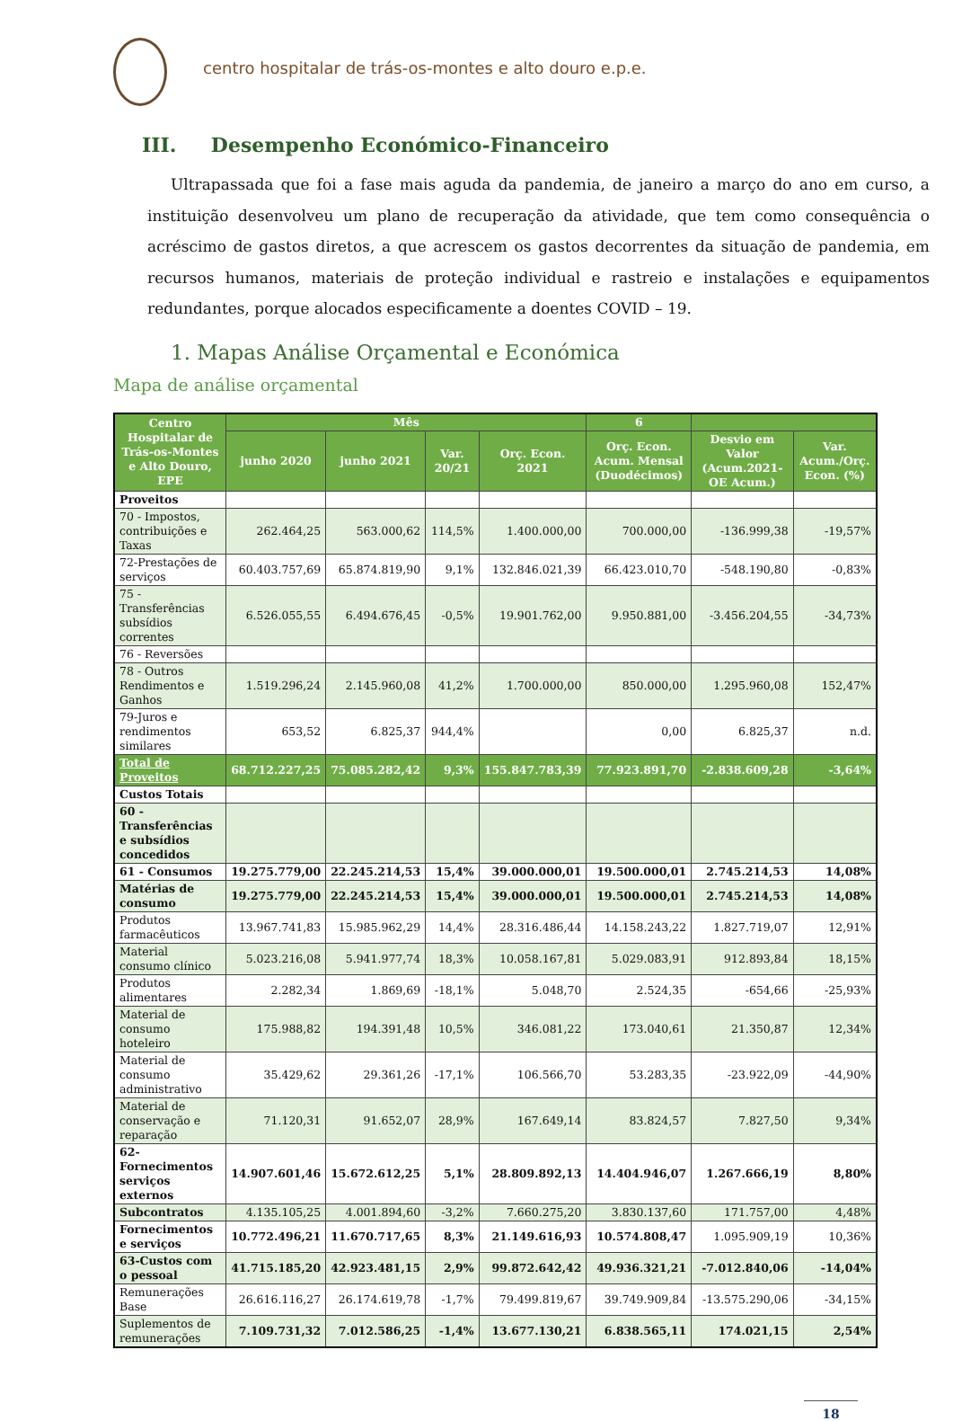centro hospitalar de trás-os-montes e alto douro e.p.e.
III. Desempenho Económico-Financeiro
Ultrapassada que foi a fase mais aguda da pandemia, de janeiro a março do ano em curso, a instituição desenvolveu um plano de recuperação da atividade, que tem como consequência o acréscimo de gastos diretos, a que acrescem os gastos decorrentes da situação de pandemia, em recursos humanos, materiais de proteção individual e rastreio e instalações e equipamentos redundantes, porque alocados especificamente a doentes COVID – 19.
1. Mapas Análise Orçamental e Económica
Mapa de análise orçamental
| Centro Hospitalar de Trás-os-Montes e Alto Douro, EPE | Mês | | | | 6 | | |
| --- | --- | --- | --- | --- | --- | --- | --- |
| | junho 2020 | junho 2021 | Var. 20/21 | Orç. Econ. 2021 | Orç. Econ. Acum. Mensal (Duodécimos) | Desvio em Valor (Acum.2021-OE Acum.) | Var. Acum./Orç. Econ. (%) |
| Proveitos | | | | | | | |
| 70 - Impostos, contribuições e Taxas | 262.464,25 | 563.000,62 | 114,5% | 1.400.000,00 | 700.000,00 | -136.999,38 | -19,57% |
| 72-Prestações de serviços | 60.403.757,69 | 65.874.819,90 | 9,1% | 132.846.021,39 | 66.423.010,70 | -548.190,80 | -0,83% |
| 75 - Transferências subsídios correntes | 6.526.055,55 | 6.494.676,45 | -0,5% | 19.901.762,00 | 9.950.881,00 | -3.456.204,55 | -34,73% |
| 76 - Reversões | | | | | | | |
| 78 - Outros Rendimentos e Ganhos | 1.519.296,24 | 2.145.960,08 | 41,2% | 1.700.000,00 | 850.000,00 | 1.295.960,08 | 152,47% |
| 79-Juros e rendimentos similares | 653,52 | 6.825,37 | 944,4% | | 0,00 | 6.825,37 | n.d. |
| Total de Proveitos | 68.712.227,25 | 75.085.282,42 | 9,3% | 155.847.783,39 | 77.923.891,70 | -2.838.609,28 | -3,64% |
| Custos Totais | | | | | | | |
| 60 - Transferências e subsídios concedidos | | | | | | | |
| 61 - Consumos | 19.275.779,00 | 22.245.214,53 | 15,4% | 39.000.000,01 | 19.500.000,01 | 2.745.214,53 | 14,08% |
| Matérias de consumo | 19.275.779,00 | 22.245.214,53 | 15,4% | 39.000.000,01 | 19.500.000,01 | 2.745.214,53 | 14,08% |
| Produtos farmacêuticos | 13.967.741,83 | 15.985.962,29 | 14,4% | 28.316.486,44 | 14.158.243,22 | 1.827.719,07 | 12,91% |
| Material consumo clínico | 5.023.216,08 | 5.941.977,74 | 18,3% | 10.058.167,81 | 5.029.083,91 | 912.893,84 | 18,15% |
| Produtos alimentares | 2.282,34 | 1.869,69 | -18,1% | 5.048,70 | 2.524,35 | -654,66 | -25,93% |
| Material de consumo hoteleiro | 175.988,82 | 194.391,48 | 10,5% | 346.081,22 | 173.040,61 | 21.350,87 | 12,34% |
| Material de consumo administrativo | 35.429,62 | 29.361,26 | -17,1% | 106.566,70 | 53.283,35 | -23.922,09 | -44,90% |
| Material de conservação e reparação | 71.120,31 | 91.652,07 | 28,9% | 167.649,14 | 83.824,57 | 7.827,50 | 9,34% |
| 62-Fornecimentos serviços externos | 14.907.601,46 | 15.672.612,25 | 5,1% | 28.809.892,13 | 14.404.946,07 | 1.267.666,19 | 8,80% |
| Subcontratos | 4.135.105,25 | 4.001.894,60 | -3,2% | 7.660.275,20 | 3.830.137,60 | 171.757,00 | 4,48% |
| Fornecimentos e serviços | 10.772.496,21 | 11.670.717,65 | 8,3% | 21.149.616,93 | 10.574.808,47 | 1.095.909,19 | 10,36% |
| 63-Custos com o pessoal | 41.715.185,20 | 42.923.481,15 | 2,9% | 99.872.642,42 | 49.936.321,21 | -7.012.840,06 | -14,04% |
| Remunerações Base | 26.616.116,27 | 26.174.619,78 | -1,7% | 79.499.819,67 | 39.749.909,84 | -13.575.290,06 | -34,15% |
| Suplementos de remunerações | 7.109.731,32 | 7.012.586,25 | -1,4% | 13.677.130,21 | 6.838.565,11 | 174.021,15 | 2,54% |
18